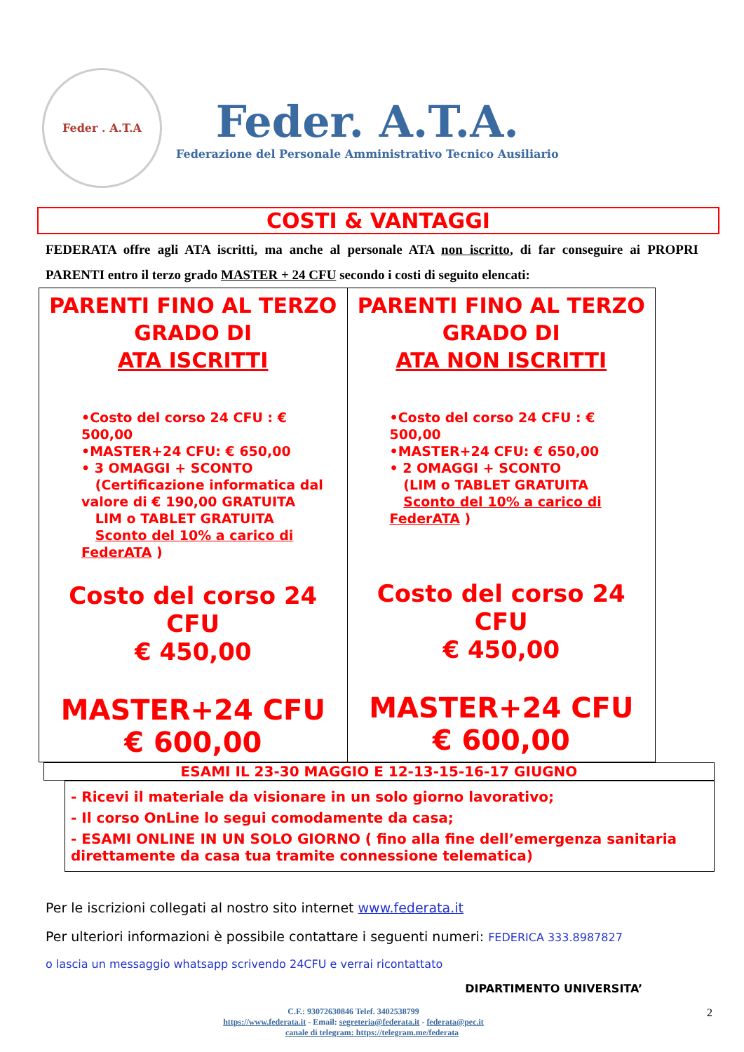Feder . A.T.A
Feder. A.T.A.
Federazione del Personale Amministrativo Tecnico Ausiliario
COSTI & VANTAGGI
FEDERATA offre agli ATA iscritti, ma anche al personale ATA non iscritto, di far conseguire ai PROPRI PARENTI entro il terzo grado MASTER + 24 CFU secondo i costi di seguito elencati:
| PARENTI FINO AL TERZO GRADO DI ATA ISCRITTI •Costo del corso 24 CFU : € 500,00 •MASTER+24 CFU: € 650,00 • 3 OMAGGI + SCONTO (Certificazione informatica dal valore di € 190,00 GRATUITA LIM o TABLET GRATUITA Sconto del 10% a carico di FederATA ) Costo del corso 24 CFU € 450,00 MASTER+24 CFU € 600,00 | PARENTI FINO AL TERZO GRADO DI ATA NON ISCRITTI •Costo del corso 24 CFU : € 500,00 •MASTER+24 CFU: € 650,00 • 2 OMAGGI + SCONTO (LIM o TABLET GRATUITA Sconto del 10% a carico di FederATA ) Costo del corso 24 CFU € 450,00 MASTER+24 CFU € 600,00 |
ESAMI IL 23-30 MAGGIO E 12-13-15-16-17 GIUGNO
- Ricevi il materiale da visionare in un solo giorno lavorativo;
- Il corso OnLine lo segui comodamente da casa;
- ESAMI ONLINE IN UN SOLO GIORNO ( fino alla fine dell’emergenza sanitaria direttamente da casa tua tramite connessione telematica)
Per le iscrizioni collegati al nostro sito internet www.federata.it
Per ulteriori informazioni è possibile contattare i seguenti numeri: FEDERICA 333.8987827
o lascia un messaggio whatsapp scrivendo 24CFU e verrai ricontattato
DIPARTIMENTO UNIVERSITA’
C.F.: 93072630846 Telef. 3402538799 2
https://www.federata.it - Email: segreteria@federata.it - federata@pec.it
canale di telegram: https://telegram.me/federata